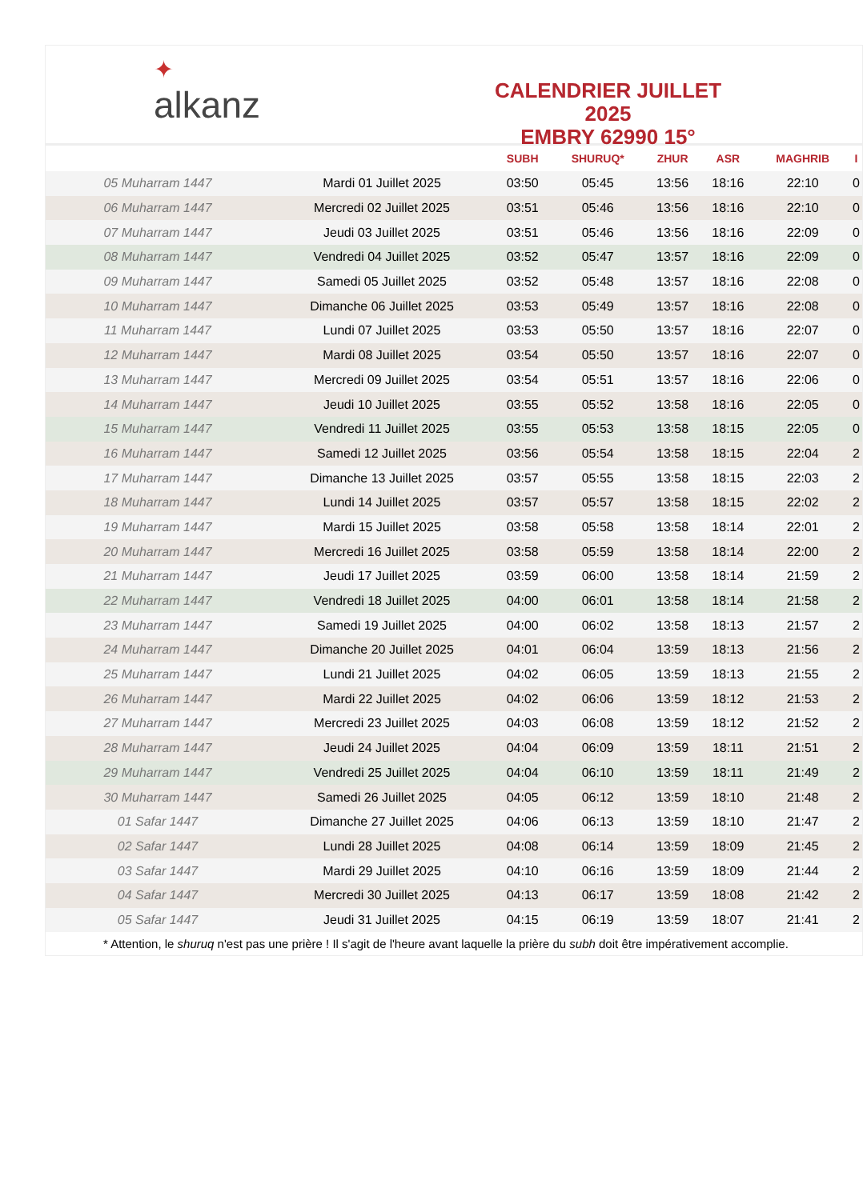✦
alkanz
CALENDRIER JUILLET 2025
EMBRY 62990 15°
| | | SUBH | SHURUQ* | ZHUR | ASR | MAGHRIB | I |
| --- | --- | --- | --- | --- | --- | --- | --- |
| 05 Muharram 1447 | Mardi 01 Juillet 2025 | 03:50 | 05:45 | 13:56 | 18:16 | 22:10 | 0 |
| 06 Muharram 1447 | Mercredi 02 Juillet 2025 | 03:51 | 05:46 | 13:56 | 18:16 | 22:10 | 0 |
| 07 Muharram 1447 | Jeudi 03 Juillet 2025 | 03:51 | 05:46 | 13:56 | 18:16 | 22:09 | 0 |
| 08 Muharram 1447 | Vendredi 04 Juillet 2025 | 03:52 | 05:47 | 13:57 | 18:16 | 22:09 | 0 |
| 09 Muharram 1447 | Samedi 05 Juillet 2025 | 03:52 | 05:48 | 13:57 | 18:16 | 22:08 | 0 |
| 10 Muharram 1447 | Dimanche 06 Juillet 2025 | 03:53 | 05:49 | 13:57 | 18:16 | 22:08 | 0 |
| 11 Muharram 1447 | Lundi 07 Juillet 2025 | 03:53 | 05:50 | 13:57 | 18:16 | 22:07 | 0 |
| 12 Muharram 1447 | Mardi 08 Juillet 2025 | 03:54 | 05:50 | 13:57 | 18:16 | 22:07 | 0 |
| 13 Muharram 1447 | Mercredi 09 Juillet 2025 | 03:54 | 05:51 | 13:57 | 18:16 | 22:06 | 0 |
| 14 Muharram 1447 | Jeudi 10 Juillet 2025 | 03:55 | 05:52 | 13:58 | 18:16 | 22:05 | 0 |
| 15 Muharram 1447 | Vendredi 11 Juillet 2025 | 03:55 | 05:53 | 13:58 | 18:15 | 22:05 | 0 |
| 16 Muharram 1447 | Samedi 12 Juillet 2025 | 03:56 | 05:54 | 13:58 | 18:15 | 22:04 | 2 |
| 17 Muharram 1447 | Dimanche 13 Juillet 2025 | 03:57 | 05:55 | 13:58 | 18:15 | 22:03 | 2 |
| 18 Muharram 1447 | Lundi 14 Juillet 2025 | 03:57 | 05:57 | 13:58 | 18:15 | 22:02 | 2 |
| 19 Muharram 1447 | Mardi 15 Juillet 2025 | 03:58 | 05:58 | 13:58 | 18:14 | 22:01 | 2 |
| 20 Muharram 1447 | Mercredi 16 Juillet 2025 | 03:58 | 05:59 | 13:58 | 18:14 | 22:00 | 2 |
| 21 Muharram 1447 | Jeudi 17 Juillet 2025 | 03:59 | 06:00 | 13:58 | 18:14 | 21:59 | 2 |
| 22 Muharram 1447 | Vendredi 18 Juillet 2025 | 04:00 | 06:01 | 13:58 | 18:14 | 21:58 | 2 |
| 23 Muharram 1447 | Samedi 19 Juillet 2025 | 04:00 | 06:02 | 13:58 | 18:13 | 21:57 | 2 |
| 24 Muharram 1447 | Dimanche 20 Juillet 2025 | 04:01 | 06:04 | 13:59 | 18:13 | 21:56 | 2 |
| 25 Muharram 1447 | Lundi 21 Juillet 2025 | 04:02 | 06:05 | 13:59 | 18:13 | 21:55 | 2 |
| 26 Muharram 1447 | Mardi 22 Juillet 2025 | 04:02 | 06:06 | 13:59 | 18:12 | 21:53 | 2 |
| 27 Muharram 1447 | Mercredi 23 Juillet 2025 | 04:03 | 06:08 | 13:59 | 18:12 | 21:52 | 2 |
| 28 Muharram 1447 | Jeudi 24 Juillet 2025 | 04:04 | 06:09 | 13:59 | 18:11 | 21:51 | 2 |
| 29 Muharram 1447 | Vendredi 25 Juillet 2025 | 04:04 | 06:10 | 13:59 | 18:11 | 21:49 | 2 |
| 30 Muharram 1447 | Samedi 26 Juillet 2025 | 04:05 | 06:12 | 13:59 | 18:10 | 21:48 | 2 |
| 01 Safar 1447 | Dimanche 27 Juillet 2025 | 04:06 | 06:13 | 13:59 | 18:10 | 21:47 | 2 |
| 02 Safar 1447 | Lundi 28 Juillet 2025 | 04:08 | 06:14 | 13:59 | 18:09 | 21:45 | 2 |
| 03 Safar 1447 | Mardi 29 Juillet 2025 | 04:10 | 06:16 | 13:59 | 18:09 | 21:44 | 2 |
| 04 Safar 1447 | Mercredi 30 Juillet 2025 | 04:13 | 06:17 | 13:59 | 18:08 | 21:42 | 2 |
| 05 Safar 1447 | Jeudi 31 Juillet 2025 | 04:15 | 06:19 | 13:59 | 18:07 | 21:41 | 2 |
* Attention, le shuruq n'est pas une prière ! Il s'agit de l'heure avant laquelle la prière du subh doit être impérativement accomplie.